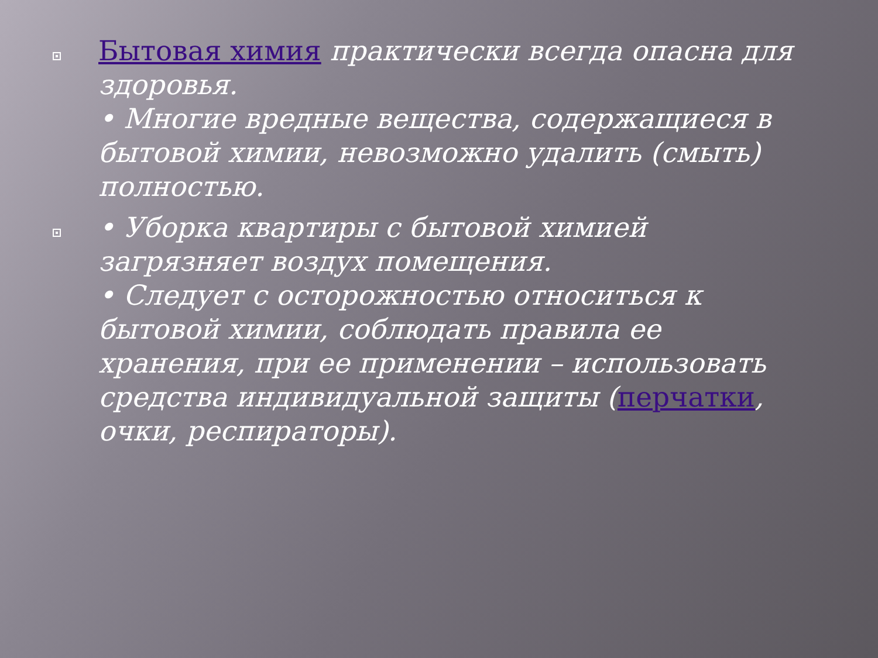Бытовая химия практически всегда опасна для здоровья.
• Многие вредные вещества, содержащиеся в бытовой химии, невозможно удалить (смыть) полностью.
• Уборка квартиры с бытовой химией загрязняет воздух помещения.
• Следует с осторожностью относиться к бытовой химии, соблюдать правила ее хранения, при ее применении – использовать средства индивидуальной защиты (перчатки, очки, респираторы).